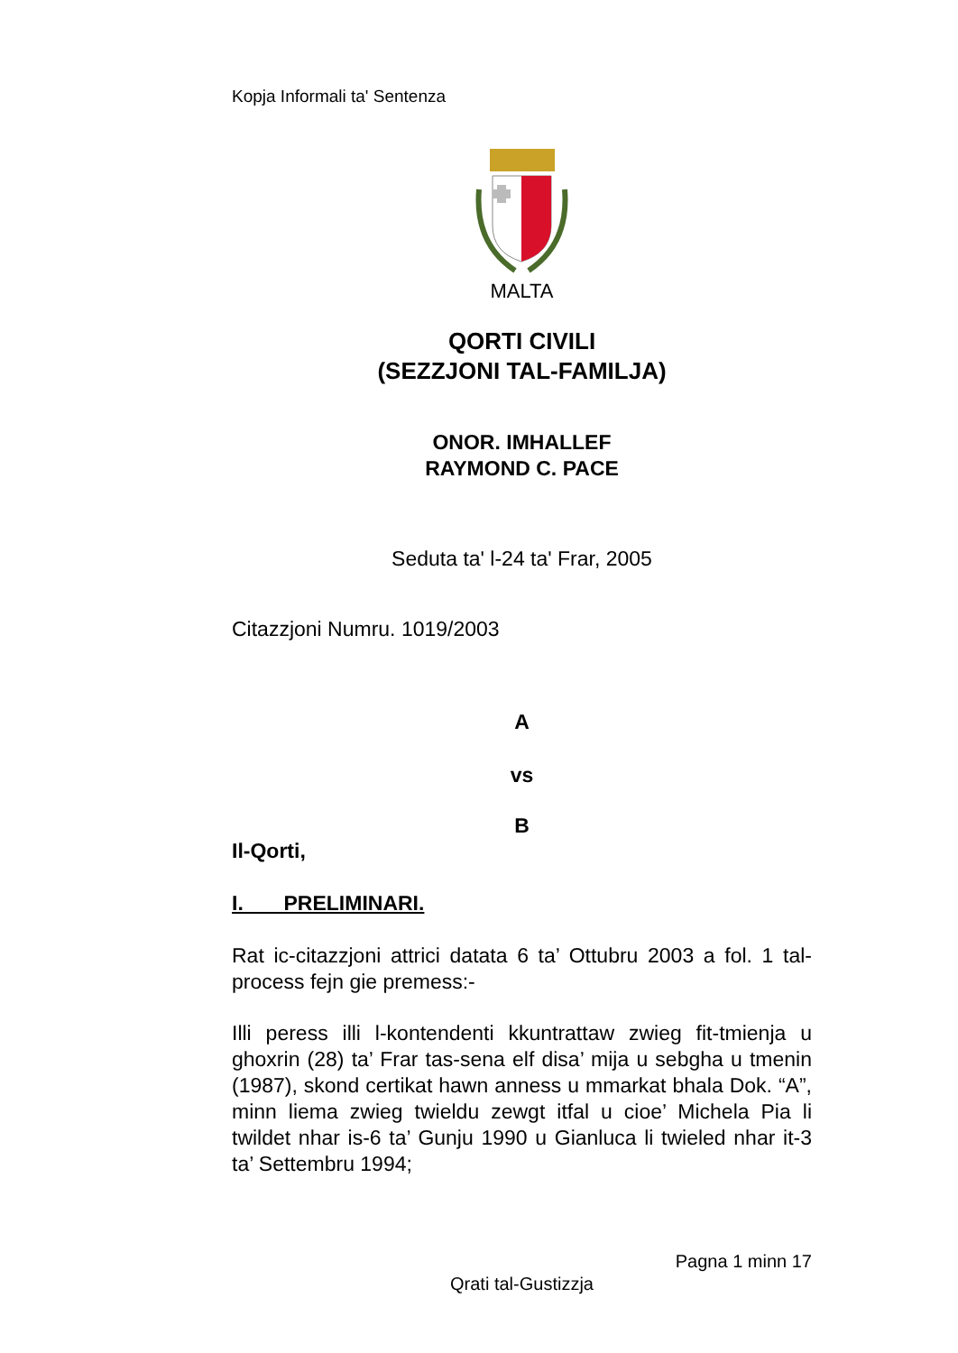Kopja Informali ta' Sentenza
MALTA
QORTI CIVILI
(SEZZJONI TAL-FAMILJA)
ONOR. IMHALLEF
RAYMOND C. PACE
Seduta ta' l-24 ta' Frar, 2005
Citazzjoni Numru. 1019/2003
A
vs
B
Il-Qorti,
I. PRELIMINARI.
Rat ic-citazzjoni attrici datata 6 ta’ Ottubru 2003 a fol. 1 tal-process fejn gie premess:-
Illi peress illi l-kontendenti kkuntrattaw zwieg fit-tmienja u ghoxrin (28) ta’ Frar tas-sena elf disa’ mija u sebgha u tmenin (1987), skond certikat hawn anness u mmarkat bhala Dok. “A”, minn liema zwieg twieldu zewgt itfal u cioe’ Michela Pia li twildet nhar is-6 ta’ Gunju 1990 u Gianluca li twieled nhar it-3 ta’ Settembru 1994;
Pagna 1 minn 17
Qrati tal-Gustizzja